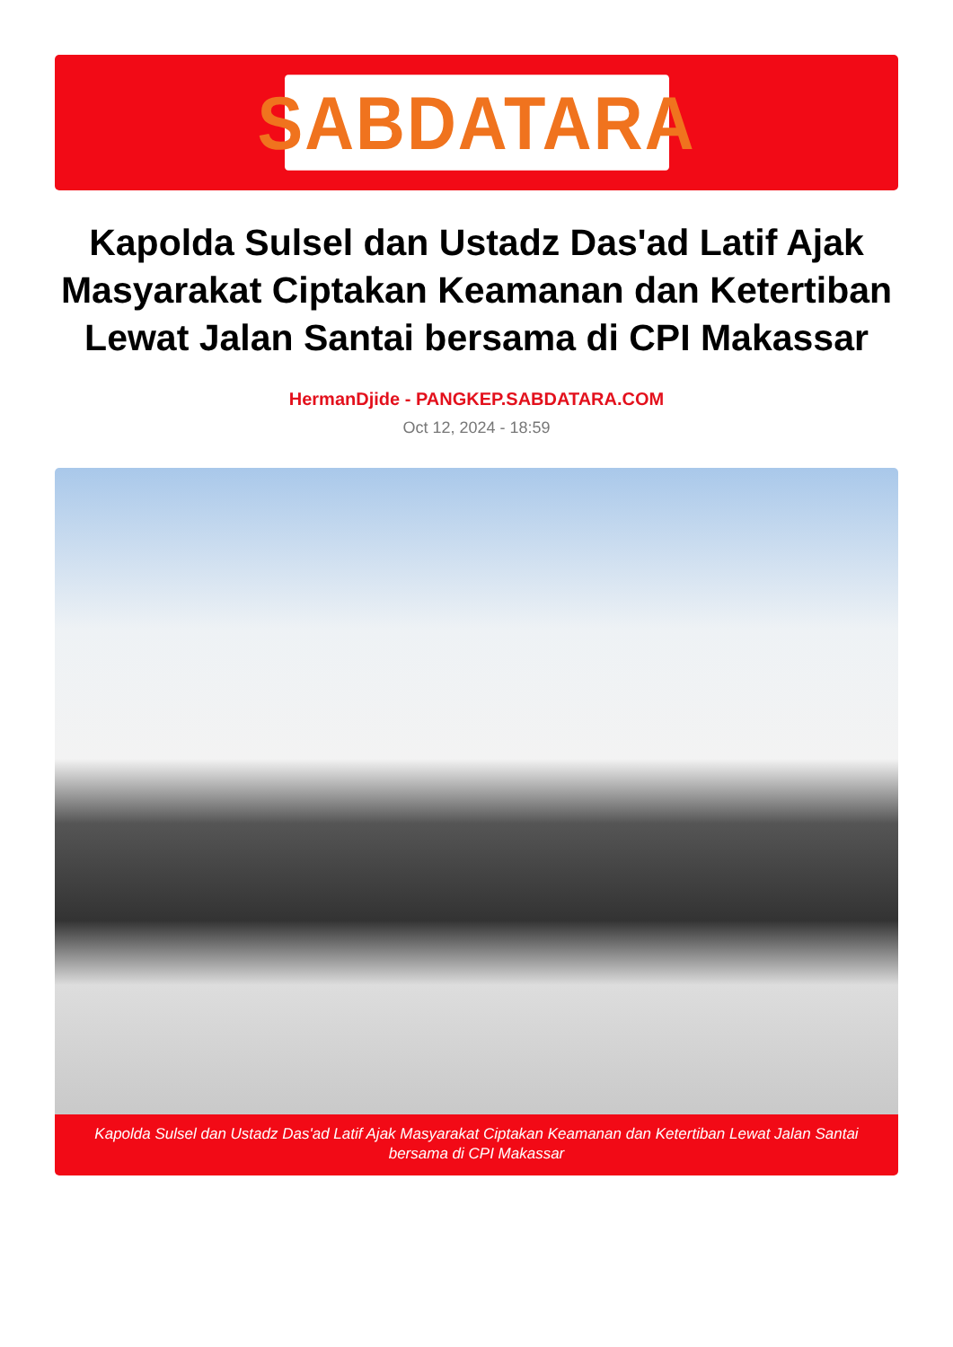SABDATARA
Kapolda Sulsel dan Ustadz Das'ad Latif Ajak Masyarakat Ciptakan Keamanan dan Ketertiban Lewat Jalan Santai bersama di CPI Makassar
HermanDjide - PANGKEP.SABDATARA.COM
Oct 12, 2024 - 18:59
Kapolda Sulsel dan Ustadz Das'ad Latif Ajak Masyarakat Ciptakan Keamanan dan Ketertiban Lewat Jalan Santai bersama di CPI Makassar